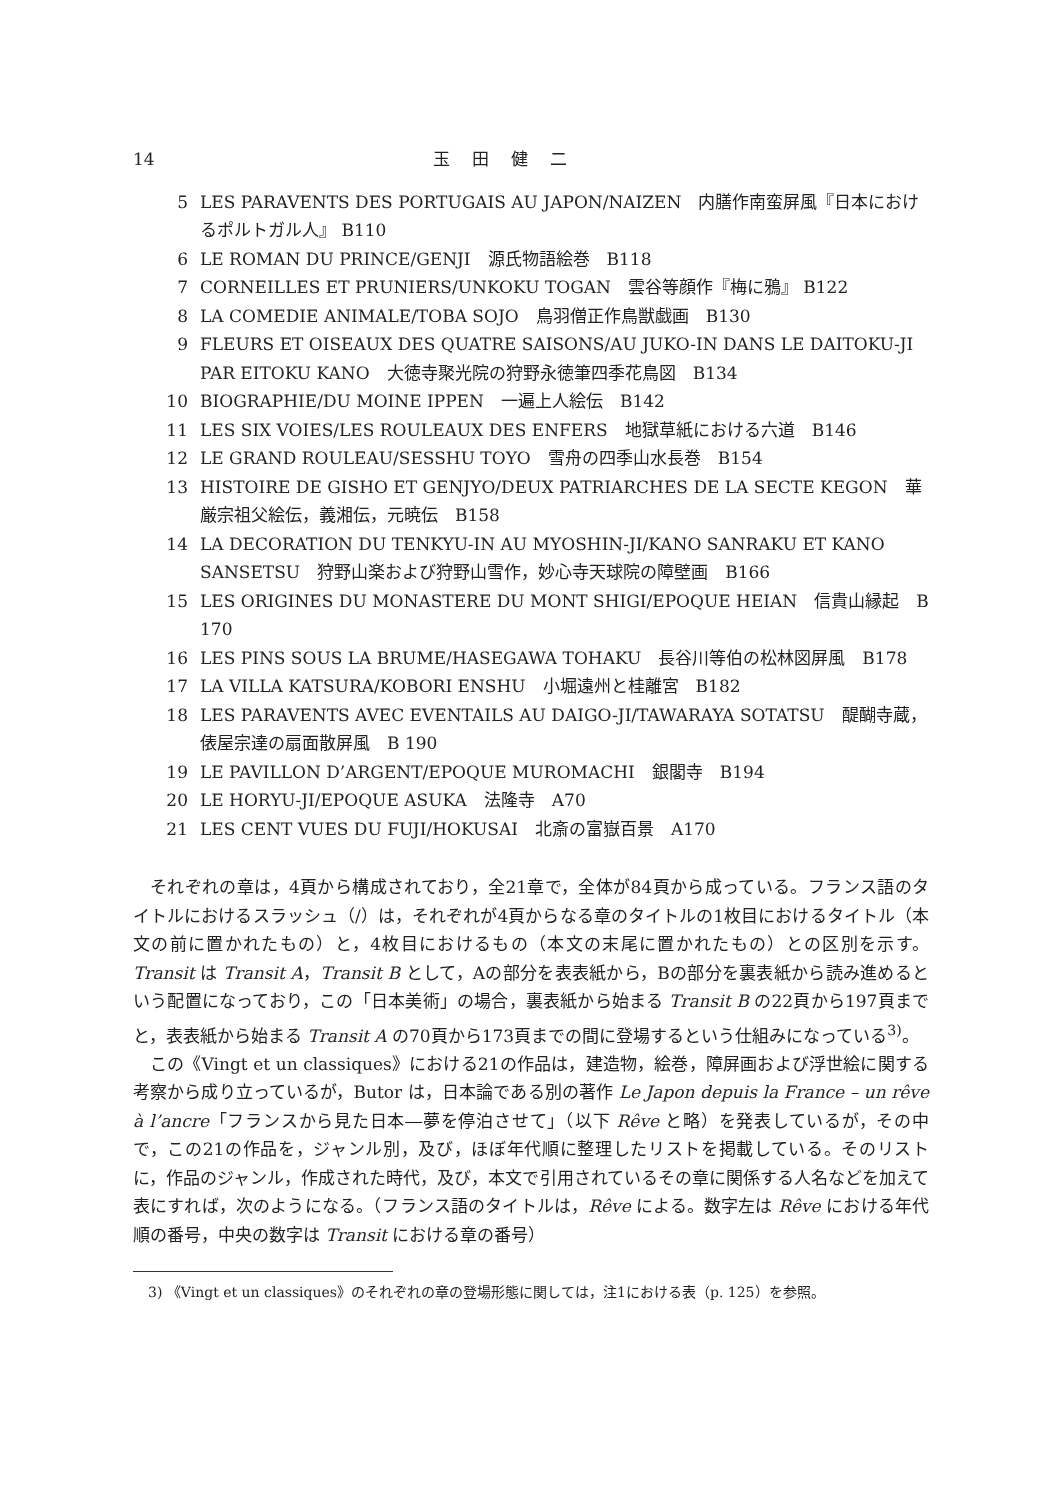14 玉田健二
5 LES PARAVENTS DES PORTUGAIS AU JAPON/NAIZEN　内膳作南蛮屏風『日本におけるポルトガル人』 B110
6 LE ROMAN DU PRINCE/GENJI　源氏物語絵巻　B118
7 CORNEILLES ET PRUNIERS/UNKOKU TOGAN　雲谷等顔作『梅に鴉』 B122
8 LA COMEDIE ANIMALE/TOBA SOJO　鳥羽僧正作鳥獣戯画　B130
9 FLEURS ET OISEAUX DES QUATRE SAISONS/AU JUKO-IN DANS LE DAITOKU-JI PAR EITOKU KANO　大徳寺聚光院の狩野永徳筆四季花鳥図　B134
10 BIOGRAPHIE/DU MOINE IPPEN　一遍上人絵伝　B142
11 LES SIX VOIES/LES ROULEAUX DES ENFERS　地獄草紙における六道　B146
12 LE GRAND ROULEAU/SESSHU TOYO　雪舟の四季山水長巻　B154
13 HISTOIRE DE GISHO ET GENJYO/DEUX PATRIARCHES DE LA SECTE KEGON　華厳宗祖父絵伝，義湘伝，元暁伝　B158
14 LA DECORATION DU TENKYU-IN AU MYOSHIN-JI/KANO SANRAKU ET KANO SANSETSU　狩野山楽および狩野山雪作，妙心寺天球院の障壁画　B166
15 LES ORIGINES DU MONASTERE DU MONT SHIGI/EPOQUE HEIAN　信貴山縁起　B 170
16 LES PINS SOUS LA BRUME/HASEGAWA TOHAKU　長谷川等伯の松林図屏風　B178
17 LA VILLA KATSURA/KOBORI ENSHU　小堀遠州と桂離宮　B182
18 LES PARAVENTS AVEC EVENTAILS AU DAIGO-JI/TAWARAYA SOTATSU　醍醐寺蔵，俵屋宗達の扇面散屏風　B 190
19 LE PAVILLON D’ARGENT/EPOQUE MUROMACHI　銀閣寺　B194
20 LE HORYU-JI/EPOQUE ASUKA　法隆寺　A70
21 LES CENT VUES DU FUJI/HOKUSAI　北斎の富嶽百景　A170
それぞれの章は，4頁から構成されており，全21章で，全体が84頁から成っている。フランス語のタイトルにおけるスラッシュ（/）は，それぞれが4頁からなる章のタイトルの1枚目におけるタイトル（本文の前に置かれたもの）と，4枚目におけるもの（本文の末尾に置かれたもの）との区別を示す。Transit は Transit A，Transit B として，Aの部分を表表紙から，Bの部分を裏表紙から読み進めるという配置になっており，この「日本美術」の場合，裏表紙から始まる Transit B の22頁から197頁までと，表表紙から始まる Transit A の70頁から173頁までの間に登場するという仕組みになっている<sup>3)</sup>。
この《Vingt et un classiques》における21の作品は，建造物，絵巻，障屏画および浮世絵に関する考察から成り立っているが，Butor は，日本論である別の著作 Le Japon depuis la France – un rêve à l’ancre「フランスから見た日本―夢を停泊させて」（以下 Rêve と略）を発表しているが，その中で，この21の作品を，ジャンル別，及び，ほぼ年代順に整理したリストを掲載している。そのリストに，作品のジャンル，作成された時代，及び，本文で引用されているその章に関係する人名などを加えて表にすれば，次のようになる。（フランス語のタイトルは，Rêve による。数字左は Rêve における年代順の番号，中央の数字は Transit における章の番号）
3) 《Vingt et un classiques》のそれぞれの章の登場形態に関しては，注1における表（p. 125）を参照。